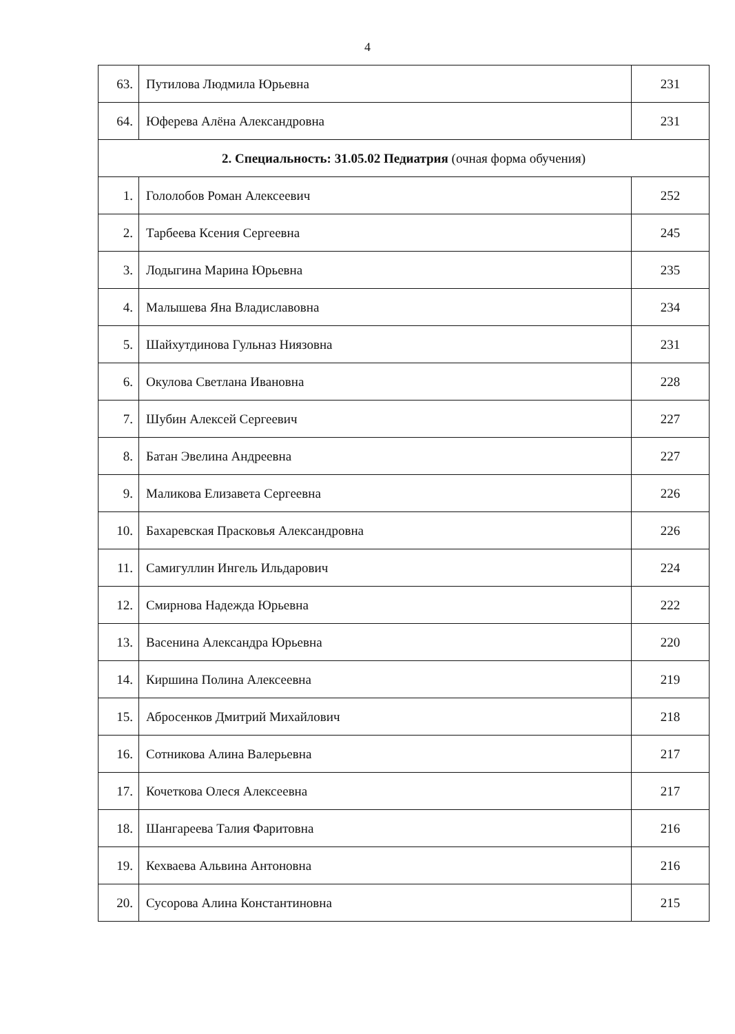4
| 63. | Путилова Людмила Юрьевна | 231 |
| 64. | Юферева Алёна Александровна | 231 |
| 2. Специальность: 31.05.02 Педиатрия (очная форма обучения) | | |
| 1. | Гололобов Роман Алексеевич | 252 |
| 2. | Тарбеева Ксения Сергеевна | 245 |
| 3. | Лодыгина Марина Юрьевна | 235 |
| 4. | Малышева Яна Владиславовна | 234 |
| 5. | Шайхутдинова Гульназ Ниязовна | 231 |
| 6. | Окулова Светлана Ивановна | 228 |
| 7. | Шубин Алексей Сергеевич | 227 |
| 8. | Батан Эвелина Андреевна | 227 |
| 9. | Маликова Елизавета Сергеевна | 226 |
| 10. | Бахаревская Прасковья Александровна | 226 |
| 11. | Самигуллин Ингель Ильдарович | 224 |
| 12. | Смирнова Надежда Юрьевна | 222 |
| 13. | Васенина Александра Юрьевна | 220 |
| 14. | Киршина Полина Алексеевна | 219 |
| 15. | Абросенков Дмитрий Михайлович | 218 |
| 16. | Сотникова Алина Валерьевна | 217 |
| 17. | Кочеткова Олеся Алексеевна | 217 |
| 18. | Шангареева Талия Фаритовна | 216 |
| 19. | Кехваева Альвина Антоновна | 216 |
| 20. | Сусорова Алина Константиновна | 215 |